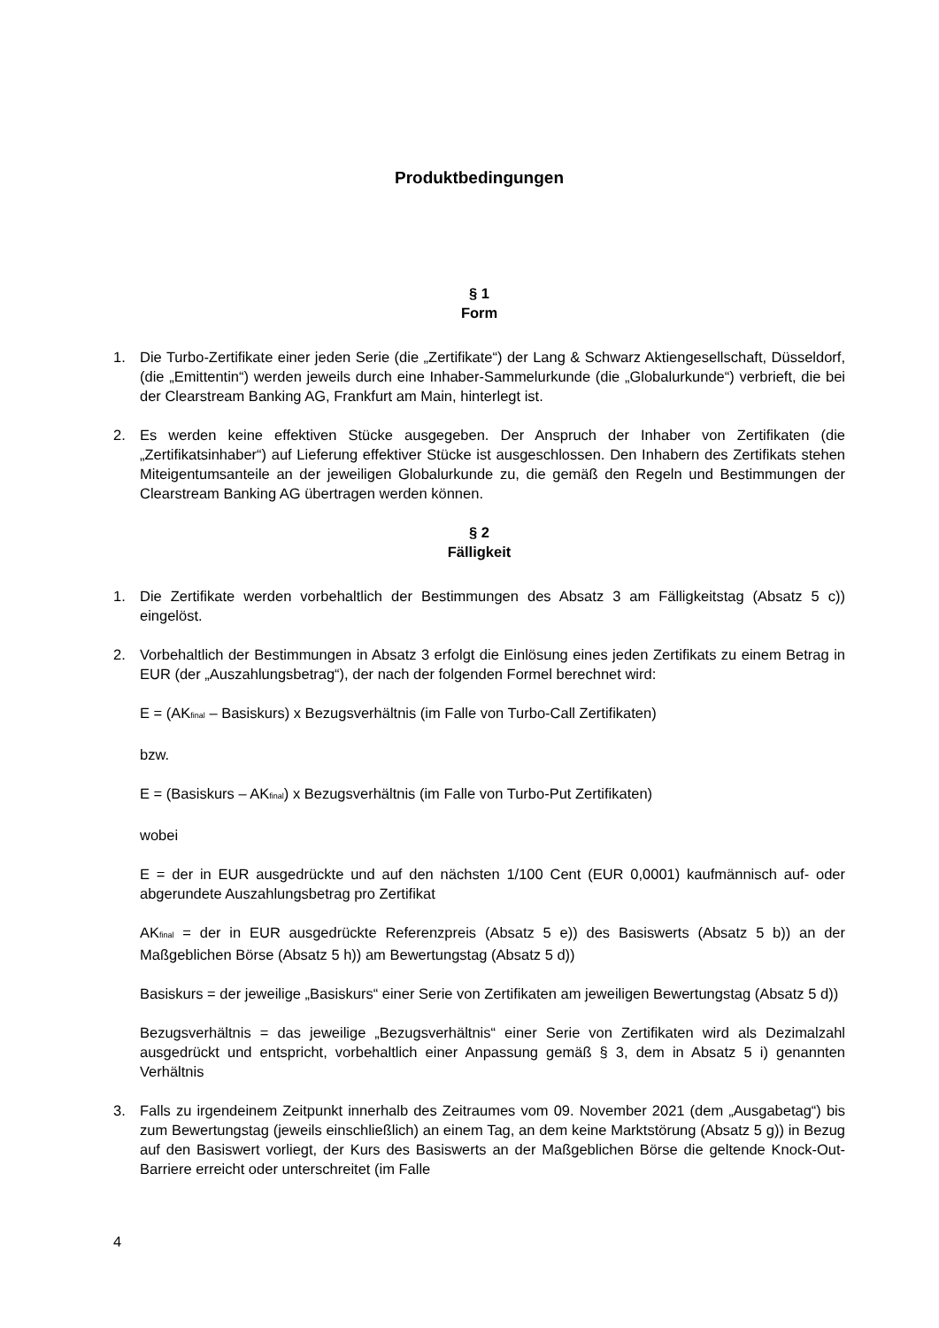Produktbedingungen
§ 1
Form
1. Die Turbo-Zertifikate einer jeden Serie (die „Zertifikate“) der Lang & Schwarz Aktiengesellschaft, Düsseldorf, (die „Emittentin“) werden jeweils durch eine Inhaber-Sammelurkunde (die „Globalurkunde“) verbrieft, die bei der Clearstream Banking AG, Frankfurt am Main, hinterlegt ist.
2. Es werden keine effektiven Stücke ausgegeben. Der Anspruch der Inhaber von Zertifikaten (die „Zertifikatsinhaber“) auf Lieferung effektiver Stücke ist ausgeschlossen. Den Inhabern des Zertifikats stehen Miteigentumsanteile an der jeweiligen Globalurkunde zu, die gemäß den Regeln und Bestimmungen der Clearstream Banking AG übertragen werden können.
§ 2
Fälligkeit
1. Die Zertifikate werden vorbehaltlich der Bestimmungen des Absatz 3 am Fälligkeitstag (Absatz 5 c)) eingelöst.
2. Vorbehaltlich der Bestimmungen in Absatz 3 erfolgt die Einlösung eines jeden Zertifikats zu einem Betrag in EUR (der „Auszahlungsbetrag“), der nach der folgenden Formel berechnet wird:
E = (AK<sub>final</sub> – Basiskurs) x Bezugsverhältnis (im Falle von Turbo-Call Zertifikaten)
bzw.
E = (Basiskurs – AK<sub>final</sub>) x Bezugsverhältnis (im Falle von Turbo-Put Zertifikaten)
wobei
E = der in EUR ausgedrückte und auf den nächsten 1/100 Cent (EUR 0,0001) kaufmännisch auf- oder abgerundete Auszahlungsbetrag pro Zertifikat
AK<sub>final</sub> = der in EUR ausgedrückte Referenzpreis (Absatz 5 e)) des Basiswerts (Absatz 5 b)) an der Maßgeblichen Börse (Absatz 5 h)) am Bewertungstag (Absatz 5 d))
Basiskurs = der jeweilige „Basiskurs“ einer Serie von Zertifikaten am jeweiligen Bewertungstag (Absatz 5 d))
Bezugsverhältnis = das jeweilige „Bezugsverhältnis“ einer Serie von Zertifikaten wird als Dezimalzahl ausgedrückt und entspricht, vorbehaltlich einer Anpassung gemäß § 3, dem in Absatz 5 i) genannten Verhältnis
3. Falls zu irgendeinem Zeitpunkt innerhalb des Zeitraumes vom 09. November 2021 (dem „Ausgabetag“) bis zum Bewertungstag (jeweils einschließlich) an einem Tag, an dem keine Marktstörung (Absatz 5 g)) in Bezug auf den Basiswert vorliegt, der Kurs des Basiswerts an der Maßgeblichen Börse die geltende Knock-Out-Barriere erreicht oder unterschreitet (im Falle
4